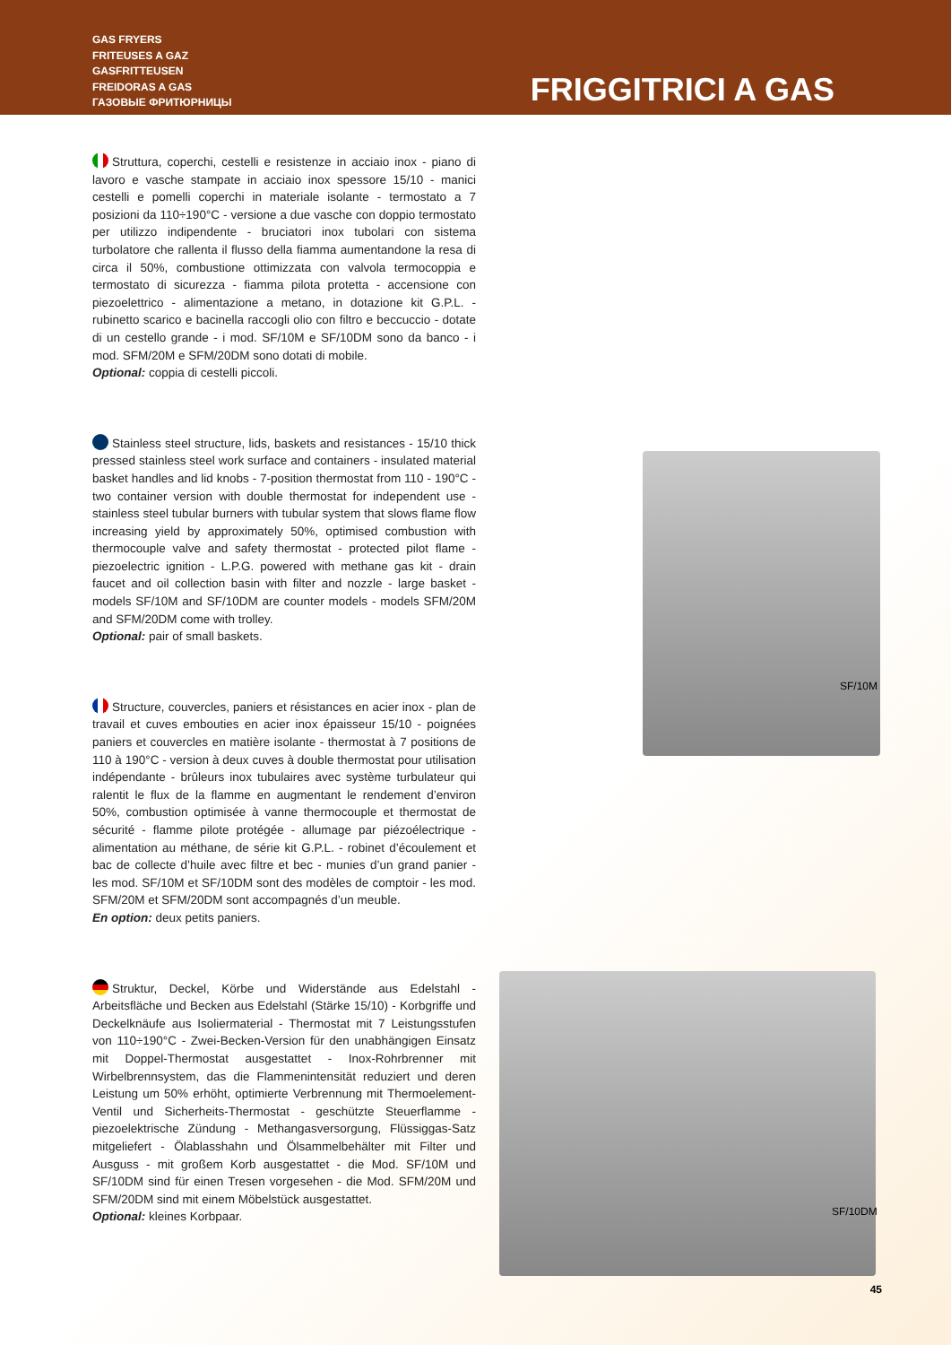GAS FRYERS
FRITEUSES A GAZ
GASFRITTEUSEN
FREIDORAS A GAS
ГАЗОВЫЕ ФРИТЮРНИЦЫ
FRIGGITRICI A GAS
Struttura, coperchi, cestelli e resistenze in acciaio inox - piano di lavoro e vasche stampate in acciaio inox spessore 15/10 - manici cestelli e pomelli coperchi in materiale isolante - termostato a 7 posizioni da 110÷190°C - versione a due vasche con doppio termostato per utilizzo indipendente - bruciatori inox tubolari con sistema turbolatore che rallenta il flusso della fiamma aumentandone la resa di circa il 50%, combustione ottimizzata con valvola termocoppia e termostato di sicurezza - fiamma pilota protetta - accensione con piezoelettrico - alimentazione a metano, in dotazione kit G.P.L. - rubinetto scarico e bacinella raccogli olio con filtro e beccuccio - dotate di un cestello grande - i mod. SF/10M e SF/10DM sono da banco - i mod. SFM/20M e SFM/20DM sono dotati di mobile.
Optional: coppia di cestelli piccoli.
Stainless steel structure, lids, baskets and resistances - 15/10 thick pressed stainless steel work surface and containers - insulated material basket handles and lid knobs - 7-position thermostat from 110 - 190°C - two container version with double thermostat for independent use - stainless steel tubular burners with tubular system that slows flame flow increasing yield by approximately 50%, optimised combustion with thermocouple valve and safety thermostat - protected pilot flame - piezoelectric ignition - L.P.G. powered with methane gas kit - drain faucet and oil collection basin with filter and nozzle - large basket - models SF/10M and SF/10DM are counter models - models SFM/20M and SFM/20DM come with trolley.
Optional: pair of small baskets.
Structure, couvercles, paniers et résistances en acier inox - plan de travail et cuves embouties en acier inox épaisseur 15/10 - poignées paniers et couvercles en matière isolante - thermostat à 7 positions de 110 à 190°C - version à deux cuves à double thermostat pour utilisation indépendante - brûleurs inox tubulaires avec système turbulateur qui ralentit le flux de la flamme en augmentant le rendement d’environ 50%, combustion optimisée à vanne thermocouple et thermostat de sécurité - flamme pilote protégée - allumage par piézoélectrique - alimentation au méthane, de série kit G.P.L. - robinet d’écoulement et bac de collecte d’huile avec filtre et bec - munies d’un grand panier - les mod. SF/10M et SF/10DM sont des modèles de comptoir - les mod. SFM/20M et SFM/20DM sont accompagnés d’un meuble.
En option: deux petits paniers.
Struktur, Deckel, Körbe und Widerstände aus Edelstahl - Arbeitsfläche und Becken aus Edelstahl (Stärke 15/10) - Korbgriffe und Deckelknäufe aus Isoliermaterial - Thermostat mit 7 Leistungsstufen von 110÷190°C - Zwei-Becken-Version für den unabhängigen Einsatz mit Doppel-Thermostat ausgestattet - Inox-Rohrbrenner mit Wirbelbrennsystem, das die Flammenintensität reduziert und deren Leistung um 50% erhöht, optimierte Verbrennung mit Thermoelement-Ventil und Sicherheits-Thermostat - geschützte Steuerflamme - piezoelektrische Zündung - Methangasversorgung, Flüssiggas-Satz mitgeliefert - Ölablasshahn und Ölsammelbehälter mit Filter und Ausguss - mit großem Korb ausgestattet - die Mod. SF/10M und SF/10DM sind für einen Tresen vorgesehen - die Mod. SFM/20M und SFM/20DM sind mit einem Möbelstück ausgestattet.
Optional: kleines Korbpaar.
SF/10M
SF/10DM
45